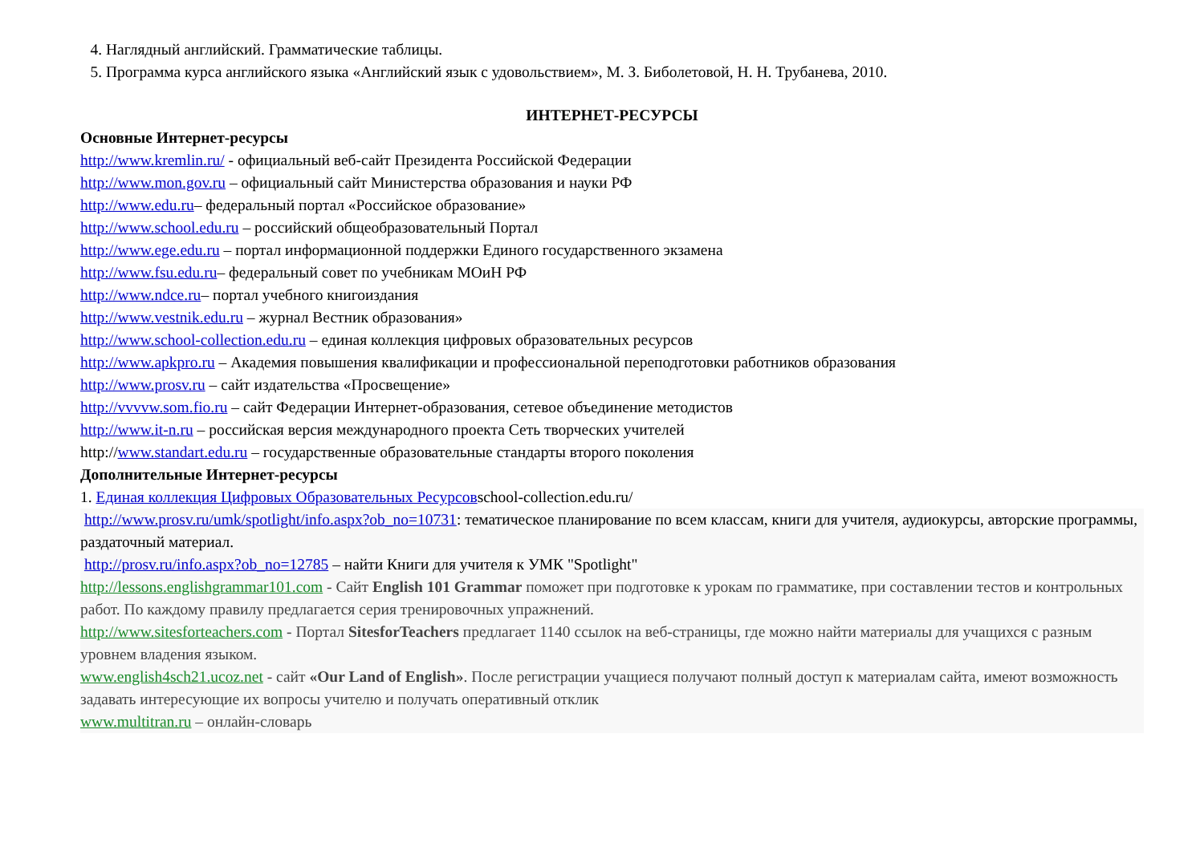4. Наглядный английский. Грамматические таблицы.
5. Программа курса английского языка «Английский язык с удовольствием», М. З. Биболетовой, Н. Н. Трубанева, 2010.
ИНТЕРНЕТ-РЕСУРСЫ
Основные Интернет-ресурсы
http://www.kremlin.ru/ - официальный веб-сайт Президента Российской Федерации
http://www.mon.gov.ru – официальный сайт Министерства образования и науки РФ
http://www.edu.ru– федеральный портал «Российское образование»
http://www.school.edu.ru – российский общеобразовательный Портал
http://www.ege.edu.ru – портал информационной поддержки Единого государственного экзамена
http://www.fsu.edu.ru– федеральный совет по учебникам МОиН РФ
http://www.ndce.ru– портал учебного книгоиздания
http://www.vestnik.edu.ru – журнал Вестник образования»
http://www.school-collection.edu.ru – единая коллекция цифровых образовательных ресурсов
http://www.apkpro.ru – Академия повышения квалификации и профессиональной переподготовки работников образования
http://www.prosv.ru – сайт издательства «Просвещение»
http://vvvvw.som.fio.ru – сайт Федерации Интернет-образования, сетевое объединение методистов
http://www.it-n.ru – российская версия международного проекта Сеть творческих учителей
http://www.standart.edu.ru – государственные образовательные стандарты второго поколения
Дополнительные Интернет-ресурсы
1. Единая коллекция Цифровых Образовательных Ресурсовschool-collection.edu.ru/
http://www.prosv.ru/umk/spotlight/info.aspx?ob_no=10731: тематическое планирование по всем классам, книги для учителя, аудиокурсы, авторские программы, раздаточный материал.
http://prosv.ru/info.aspx?ob_no=12785 – найти Книги для учителя к УМК "Spotlight"
http://lessons.englishgrammar101.com - Сайт English 101 Grammar поможет при подготовке к урокам по грамматике, при составлении тестов и контрольных работ. По каждому правилу предлагается серия тренировочных упражнений.
http://www.sitesforteachers.com - Портал SitesforTeachers предлагает 1140 ссылок на веб-страницы, где можно найти материалы для учащихся с разным уровнем владения языком.
www.english4sch21.ucoz.net - сайт «Our Land of English». После регистрации учащиеся получают полный доступ к материалам сайта, имеют возможность задавать интересующие их вопросы учителю и получать оперативный отклик
www.multitran.ru – онлайн-словарь